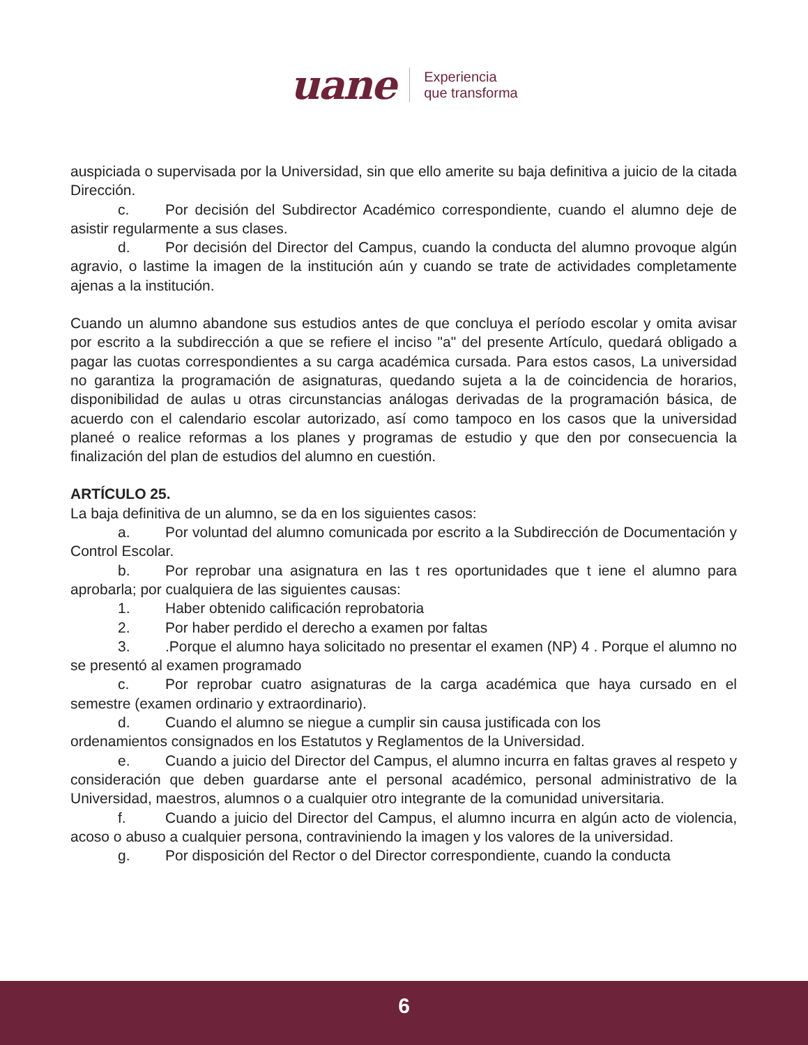uane Experiencia
que transforma
auspiciada o supervisada por la Universidad, sin que ello amerite su baja definitiva a juicio de la citada Dirección.
c. Por decisión del Subdirector Académico correspondiente, cuando el alumno deje de asistir regularmente a sus clases.
d. Por decisión del Director del Campus, cuando la conducta del alumno provoque algún agravio, o lastime la imagen de la institución aún y cuando se trate de actividades completamente ajenas a la institución.
Cuando un alumno abandone sus estudios antes de que concluya el período escolar y omita avisar por escrito a la subdirección a que se refiere el inciso "a" del presente Artículo, quedará obligado a pagar las cuotas correspondientes a su carga académica cursada. Para estos casos, La universidad no garantiza la programación de asignaturas, quedando sujeta a la de coincidencia de horarios, disponibilidad de aulas u otras circunstancias análogas derivadas de la programación básica, de acuerdo con el calendario escolar autorizado, así como tampoco en los casos que la universidad planeé o realice reformas a los planes y programas de estudio y que den por consecuencia la finalización del plan de estudios del alumno en cuestión.
ARTÍCULO 25.
La baja definitiva de un alumno, se da en los siguientes casos:
a. Por voluntad del alumno comunicada por escrito a la Subdirección de Documentación y Control Escolar.
b. Por reprobar una asignatura en las t res oportunidades que t iene el alumno para aprobarla; por cualquiera de las siguientes causas:
1. Haber obtenido calificación reprobatoria
2. Por haber perdido el derecho a examen por faltas
3..Porque el alumno haya solicitado no presentar el examen (NP) 4 . Porque el alumno no se presentó al examen programado
c. Por reprobar cuatro asignaturas de la carga académica que haya cursado en el semestre (examen ordinario y extraordinario).
d. Cuando el alumno se niegue a cumplir sin causa justificada con los
ordenamientos consignados en los Estatutos y Reglamentos de la Universidad.
e. Cuando a juicio del Director del Campus, el alumno incurra en faltas graves al respeto y consideración que deben guardarse ante el personal académico, personal administrativo de la Universidad, maestros, alumnos o a cualquier otro integrante de la comunidad universitaria.
f. Cuando a juicio del Director del Campus, el alumno incurra en algún acto de violencia, acoso o abuso a cualquier persona, contraviniendo la imagen y los valores de la universidad.
g. Por disposición del Rector o del Director correspondiente, cuando la conducta
6